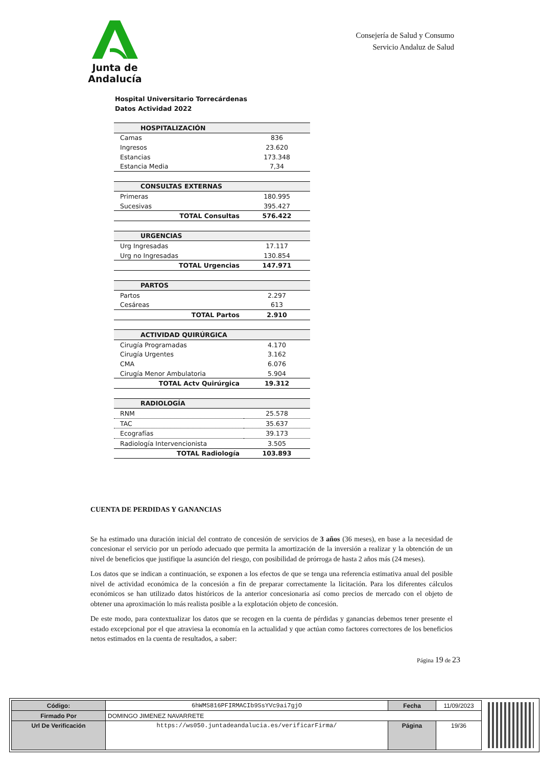Junta de Andalucía
Consejería de Salud y Consumo
Servicio Andaluz de Salud
Hospital Universitario Torrecárdenas
Datos Actividad 2022
| HOSPITALIZACIÓN | |
| --- | --- |
| Camas | 836 |
| Ingresos | 23.620 |
| Estancias | 173.348 |
| Estancia Media | 7,34 |
| CONSULTAS EXTERNAS | |
| Primeras | 180.995 |
| Sucesivas | 395.427 |
| TOTAL Consultas | 576.422 |
| URGENCIAS | |
| Urg Ingresadas | 17.117 |
| Urg no Ingresadas | 130.854 |
| TOTAL Urgencias | 147.971 |
| PARTOS | |
| Partos | 2.297 |
| Cesáreas | 613 |
| TOTAL Partos | 2.910 |
| ACTIVIDAD QUIRÚRGICA | |
| Cirugía Programadas | 4.170 |
| Cirugía Urgentes | 3.162 |
| CMA | 6.076 |
| Cirugía Menor Ambulatoria | 5.904 |
| TOTAL Actv Quirúrgica | 19.312 |
| RADIOLOGÍA | |
| RNM | 25.578 |
| TAC | 35.637 |
| Ecografías | 39.173 |
| Radiología Intervencionista | 3.505 |
| TOTAL Radiología | 103.893 |
CUENTA DE PERDIDAS Y GANANCIAS
Se ha estimado una duración inicial del contrato de concesión de servicios de 3 años (36 meses), en base a la necesidad de concesionar el servicio por un período adecuado que permita la amortización de la inversión a realizar y la obtención de un nivel de beneficios que justifique la asunción del riesgo, con posibilidad de prórroga de hasta 2 años más (24 meses).
Los datos que se indican a continuación, se exponen a los efectos de que se tenga una referencia estimativa anual del posible nivel de actividad económica de la concesión a fin de preparar correctamente la licitación. Para los diferentes cálculos económicos se han utilizado datos históricos de la anterior concesionaria así como precios de mercado con el objeto de obtener una aproximación lo más realista posible a la explotación objeto de concesión.
De este modo, para contextualizar los datos que se recogen en la cuenta de pérdidas y ganancias debemos tener presente el estado excepcional por el que atraviesa la economía en la actualidad y que actúan como factores correctores de los beneficios netos estimados en la cuenta de resultados, a saber:
Página 19 de 23
| Código: | 6hWMS816PFIRMACIb9SsYVc9ai7gjO | Fecha | 11/09/2023 |
| Firmado Por | DOMINGO JIMENEZ NAVARRETE | | |
| Url De Verificación | https://ws050.juntadeandalucia.es/verificarFirma/ | Página | 19/36 |